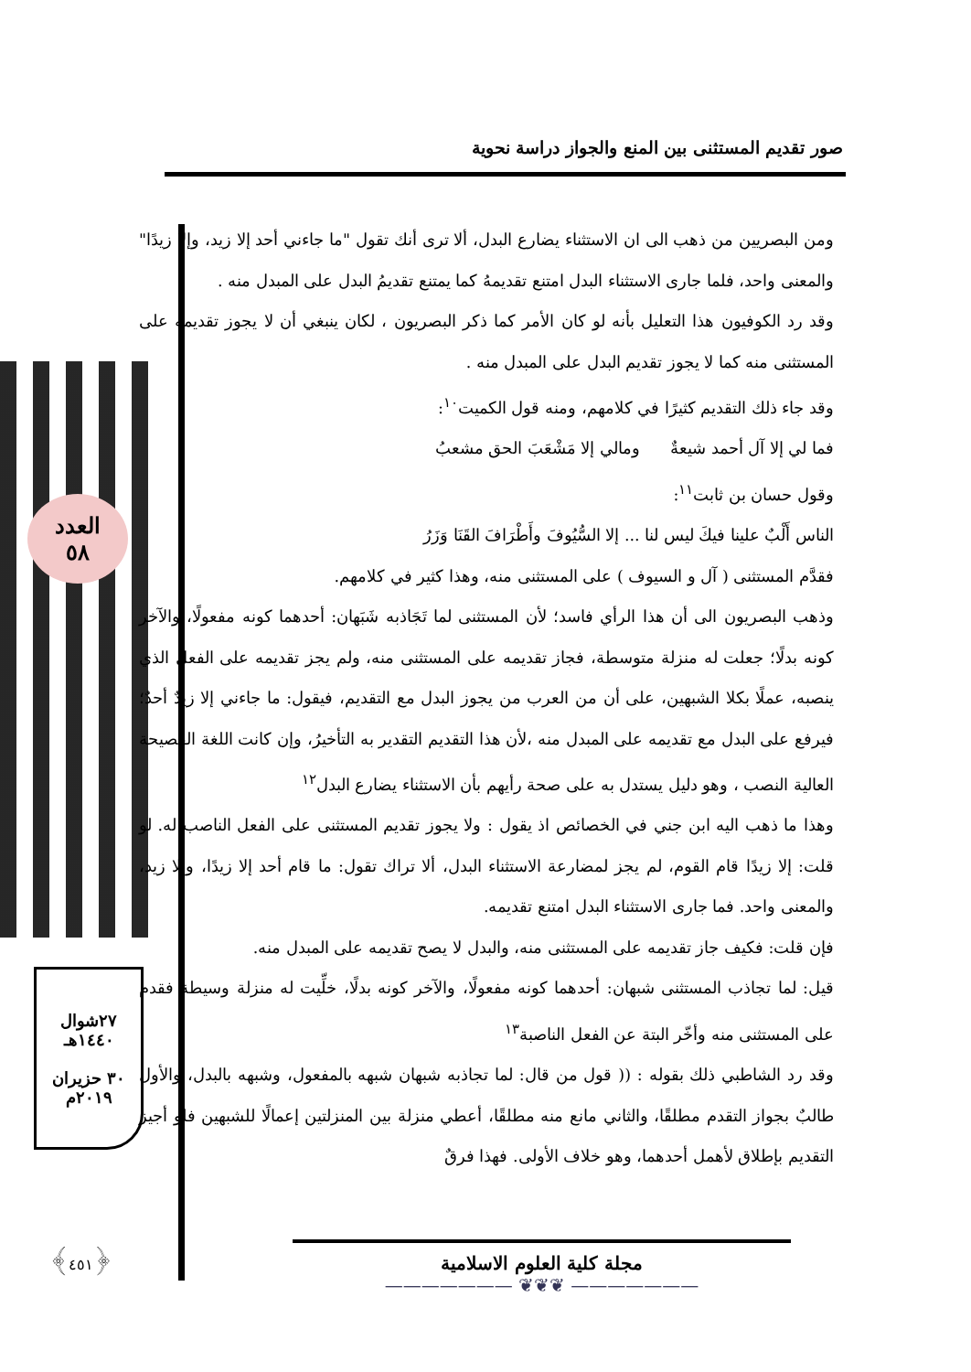صور تقديم المستثنى بين المنع والجواز دراسة نحوية
العدد
٥٨
٢٧شوال
١٤٤٠هـ
٣٠ حزيران
٢٠١٩م
﴿٤٥١﴾
ومن البصريين من ذهب الى ان الاستثناء يضارع البدل، ألا ترى أنك تقول "ما جاءني أحد إلا زيد، وإلا زيدًا" والمعنى واحد، فلما جارى الاستثناء البدل امتنع تقديمهُ كما يمتنع تقديمُ البدل على المبدل منه .
وقد رد الكوفيون هذا التعليل بأنه لو كان الأمر كما ذكر البصريون ، لكان ينبغي أن لا يجوز تقديمه على المستثنى منه كما لا يجوز تقديم البدل على المبدل منه .
وقد جاء ذلك التقديم كثيرًا في كلامهم، ومنه قول الكميت<sup>١٠</sup>:
فما لي إلا آل أحمد شيعةٌ ومالي إلا مَشْعَبَ الحق مشعبُ
وقول حسان بن ثابت<sup>١١</sup>:
الناس أَلْبٌ علينا فيكَ ليس لنا ... إلا السُّيُوفَ وأَطْرَافَ القَنَا وَزَرُ
فقدَّم المستثنى ( آل و السيوف ) على المستثنى منه، وهذا كثير في كلامهم.
وذهب البصريون الى أن هذا الرأي فاسد؛ لأن المستثنى لما تَجَاذبه شَبَهان: أحدهما كونه مفعولًا، والآخر كونه بدلًا؛ جعلت له منزلة متوسطة، فجاز تقديمه على المستثنى منه، ولم يجز تقديمه على الفعل الذي ينصبه، عملًا بكلا الشبهين، على أن من العرب من يجوز البدل مع التقديم، فيقول: ما جاءني إلا زيدٌ أحدٌ؛ فيرفع على البدل مع تقديمه على المبدل منه ،لأن هذا التقديم التقدير به التأخيرُ، وإن كانت اللغة الفصيحة العالية النصب ، وهو دليل يستدل به على صحة رأيهم بأن الاستثناء يضارع البدل<sup>١٢</sup>
وهذا ما ذهب اليه ابن جني في الخصائص اذ يقول : ولا يجوز تقديم المستثنى على الفعل الناصب له. لو قلت: إلا زيدًا قام القوم، لم يجز لمضارعة الاستثناء البدل، ألا تراك تقول: ما قام أحد إلا زيدًا، وإلا زيد، والمعنى واحد. فما جارى الاستثناء البدل امتنع تقديمه.
فإن قلت: فكيف جاز تقديمه على المستثنى منه، والبدل لا يصح تقديمه على المبدل منه.
قيل: لما تجاذب المستثنى شبهان: أحدهما كونه مفعولًا، والآخر كونه بدلًا، خلِّيت له منزلة وسيطة فقدم على المستثنى منه وأخّر البتة عن الفعل الناصبة<sup>١٣</sup>
وقد رد الشاطبي ذلك بقوله : (( قول من قال: لما تجاذبه شبهان شبهه بالمفعول، وشبهه بالبدل، والأول طالبٌ بجواز التقدم مطلقًا، والثاني مانع منه مطلقًا، أعطي منزلة بين المنزلتين إعمالًا للشبهين فلو أجيز التقديم بإطلاق لأهمل أحدهما، وهو خلاف الأولى. فهذا فرقٌ
مجلة كلية العلوم الاسلامية
——————— ❦❦❦ ———————